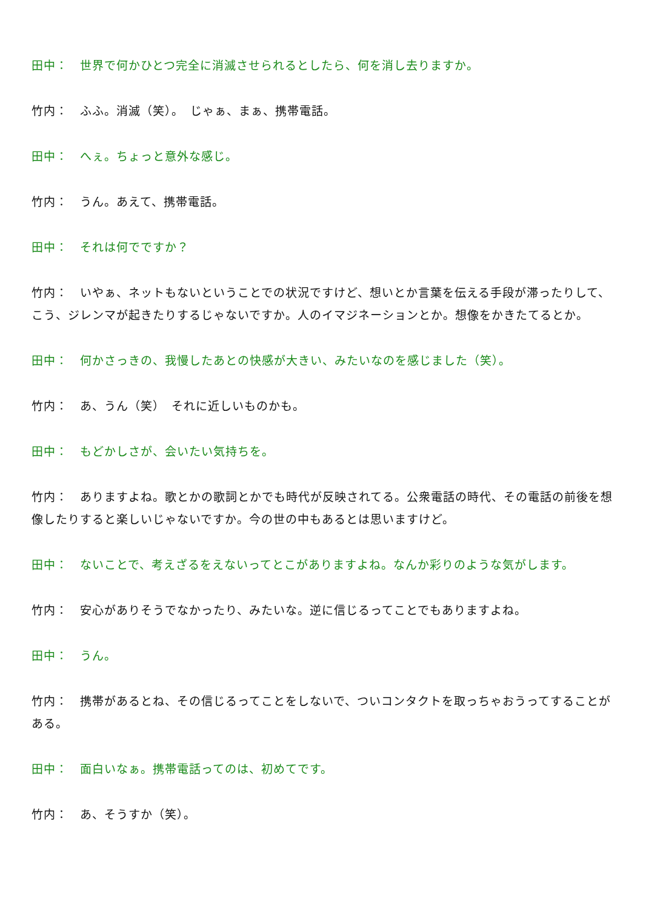田中：　世界で何かひとつ完全に消滅させられるとしたら、何を消し去りますか。
竹内：　ふふ。消滅（笑）。　じゃぁ、まぁ、携帯電話。
田中：　へぇ。ちょっと意外な感じ。
竹内：　うん。あえて、携帯電話。
田中：　それは何でですか？
竹内：　いやぁ、ネットもないということでの状況ですけど、想いとか言葉を伝える手段が滞ったりして、こう、ジレンマが起きたりするじゃないですか。人のイマジネーションとか。想像をかきたてるとか。
田中：　何かさっきの、我慢したあとの快感が大きい、みたいなのを感じました（笑）。
竹内：　あ、うん（笑）　それに近しいものかも。
田中：　もどかしさが、会いたい気持ちを。
竹内：　ありますよね。歌とかの歌詞とかでも時代が反映されてる。公衆電話の時代、その電話の前後を想像したりすると楽しいじゃないですか。今の世の中もあるとは思いますけど。
田中：　ないことで、考えざるをえないってとこがありますよね。なんか彩りのような気がします。
竹内：　安心がありそうでなかったり、みたいな。逆に信じるってことでもありますよね。
田中：　うん。
竹内：　携帯があるとね、その信じるってことをしないで、ついコンタクトを取っちゃおうってすることがある。
田中：　面白いなぁ。携帯電話ってのは、初めてです。
竹内：　あ、そうすか（笑）。